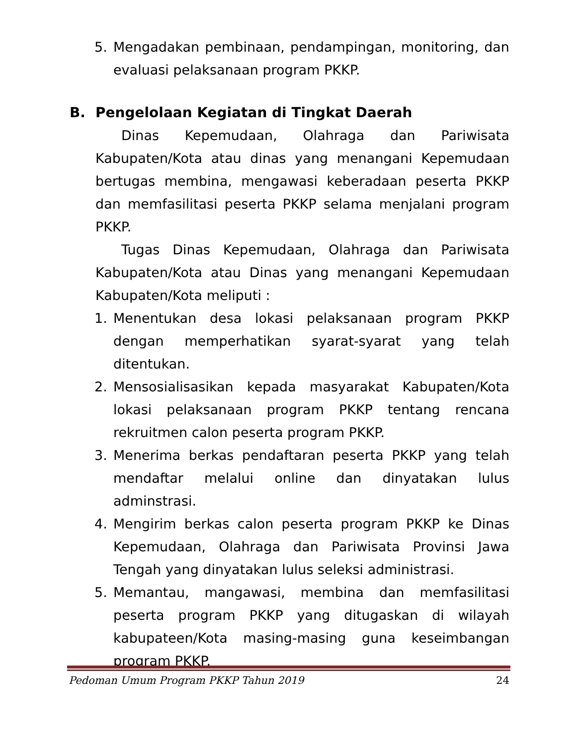5. Mengadakan pembinaan, pendampingan, monitoring, dan evaluasi pelaksanaan program PKKP.
B. Pengelolaan Kegiatan di Tingkat Daerah
Dinas Kepemudaan, Olahraga dan Pariwisata Kabupaten/Kota atau dinas yang menangani Kepemudaan bertugas membina, mengawasi keberadaan peserta PKKP dan memfasilitasi peserta PKKP selama menjalani program PKKP.
Tugas Dinas Kepemudaan, Olahraga dan Pariwisata Kabupaten/Kota atau Dinas yang menangani Kepemudaan Kabupaten/Kota meliputi :
1. Menentukan desa lokasi pelaksanaan program PKKP dengan memperhatikan syarat-syarat yang telah ditentukan.
2. Mensosialisasikan kepada masyarakat Kabupaten/Kota lokasi pelaksanaan program PKKP tentang rencana rekruitmen calon peserta program PKKP.
3. Menerima berkas pendaftaran peserta PKKP yang telah mendaftar melalui online dan dinyatakan lulus adminstrasi.
4. Mengirim berkas calon peserta program PKKP ke Dinas Kepemudaan, Olahraga dan Pariwisata Provinsi Jawa Tengah yang dinyatakan lulus seleksi administrasi.
5. Memantau, mangawasi, membina dan memfasilitasi peserta program PKKP yang ditugaskan di wilayah kabupateen/Kota masing-masing guna keseimbangan program PKKP.
Pedoman Umum Program PKKP Tahun 2019 24